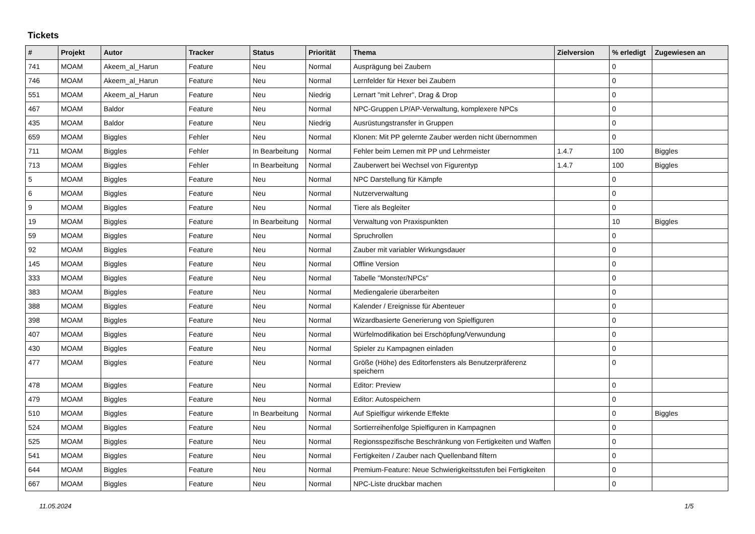Tickets
| # | Projekt | Autor | Tracker | Status | Priorität | Thema | Zielversion | % erledigt | Zugewiesen an |
| --- | --- | --- | --- | --- | --- | --- | --- | --- | --- |
| 741 | MOAM | Akeem_al_Harun | Feature | Neu | Normal | Ausprägung bei Zaubern | | 0 | |
| 746 | MOAM | Akeem_al_Harun | Feature | Neu | Normal | Lernfelder für Hexer bei Zaubern | | 0 | |
| 551 | MOAM | Akeem_al_Harun | Feature | Neu | Niedrig | Lernart "mit Lehrer", Drag & Drop | | 0 | |
| 467 | MOAM | Baldor | Feature | Neu | Normal | NPC-Gruppen LP/AP-Verwaltung, komplexere NPCs | | 0 | |
| 435 | MOAM | Baldor | Feature | Neu | Niedrig | Ausrüstungstransfer in Gruppen | | 0 | |
| 659 | MOAM | Biggles | Fehler | Neu | Normal | Klonen: Mit PP gelernte Zauber werden nicht übernommen | | 0 | |
| 711 | MOAM | Biggles | Fehler | In Bearbeitung | Normal | Fehler beim Lernen mit PP und Lehrmeister | 1.4.7 | 100 | Biggles |
| 713 | MOAM | Biggles | Fehler | In Bearbeitung | Normal | Zauberwert bei Wechsel von Figurentyp | 1.4.7 | 100 | Biggles |
| 5 | MOAM | Biggles | Feature | Neu | Normal | NPC Darstellung für Kämpfe | | 0 | |
| 6 | MOAM | Biggles | Feature | Neu | Normal | Nutzerverwaltung | | 0 | |
| 9 | MOAM | Biggles | Feature | Neu | Normal | Tiere als Begleiter | | 0 | |
| 19 | MOAM | Biggles | Feature | In Bearbeitung | Normal | Verwaltung von Praxispunkten | | 10 | Biggles |
| 59 | MOAM | Biggles | Feature | Neu | Normal | Spruchrollen | | 0 | |
| 92 | MOAM | Biggles | Feature | Neu | Normal | Zauber mit variabler Wirkungsdauer | | 0 | |
| 145 | MOAM | Biggles | Feature | Neu | Normal | Offline Version | | 0 | |
| 333 | MOAM | Biggles | Feature | Neu | Normal | Tabelle "Monster/NPCs" | | 0 | |
| 383 | MOAM | Biggles | Feature | Neu | Normal | Mediengalerie überarbeiten | | 0 | |
| 388 | MOAM | Biggles | Feature | Neu | Normal | Kalender / Ereignisse für Abenteuer | | 0 | |
| 398 | MOAM | Biggles | Feature | Neu | Normal | Wizardbasierte Generierung von Spielfiguren | | 0 | |
| 407 | MOAM | Biggles | Feature | Neu | Normal | Würfelmodifikation bei Erschöpfung/Verwundung | | 0 | |
| 430 | MOAM | Biggles | Feature | Neu | Normal | Spieler zu Kampagnen einladen | | 0 | |
| 477 | MOAM | Biggles | Feature | Neu | Normal | Größe (Höhe) des Editorfensters als Benutzerpräferenz speichern | | 0 | |
| 478 | MOAM | Biggles | Feature | Neu | Normal | Editor: Preview | | 0 | |
| 479 | MOAM | Biggles | Feature | Neu | Normal | Editor: Autospeichern | | 0 | |
| 510 | MOAM | Biggles | Feature | In Bearbeitung | Normal | Auf Spielfigur wirkende Effekte | | 0 | Biggles |
| 524 | MOAM | Biggles | Feature | Neu | Normal | Sortierreihenfolge Spielfiguren in Kampagnen | | 0 | |
| 525 | MOAM | Biggles | Feature | Neu | Normal | Regionsspezifische Beschränkung von Fertigkeiten und Waffen | | 0 | |
| 541 | MOAM | Biggles | Feature | Neu | Normal | Fertigkeiten / Zauber nach Quellenband filtern | | 0 | |
| 644 | MOAM | Biggles | Feature | Neu | Normal | Premium-Feature: Neue Schwierigkeitsstufen bei Fertigkeiten | | 0 | |
| 667 | MOAM | Biggles | Feature | Neu | Normal | NPC-Liste druckbar machen | | 0 | |
11.05.2024 1/5